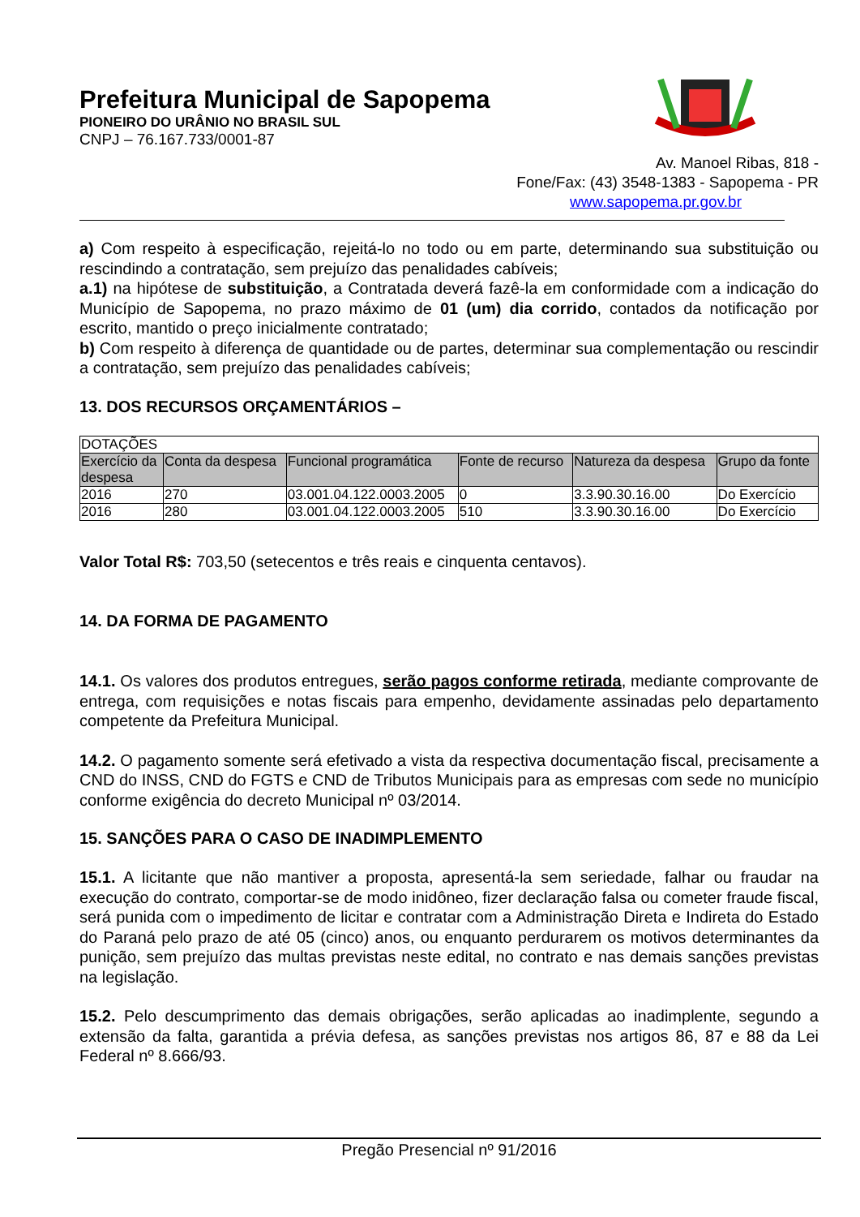Prefeitura Municipal de Sapopema
PIONEIRO DO URÂNIO NO BRASIL SUL
CNPJ – 76.167.733/0001-87
Av. Manoel Ribas, 818 -
Fone/Fax: (43) 3548-1383 - Sapopema - PR
www.sapopema.pr.gov.br
a) Com respeito à especificação, rejeitá-lo no todo ou em parte, determinando sua substituição ou rescindindo a contratação, sem prejuízo das penalidades cabíveis;
a.1) na hipótese de substituição, a Contratada deverá fazê-la em conformidade com a indicação do Município de Sapopema, no prazo máximo de 01 (um) dia corrido, contados da notificação por escrito, mantido o preço inicialmente contratado;
b) Com respeito à diferença de quantidade ou de partes, determinar sua complementação ou rescindir a contratação, sem prejuízo das penalidades cabíveis;
13. DOS RECURSOS ORÇAMENTÁRIOS –
| DOTAÇÕES | | | | | |
| Exercício da despesa | Conta da despesa | Funcional programática | Fonte de recurso | Natureza da despesa | Grupo da fonte |
| 2016 | 270 | 03.001.04.122.0003.2005 | 0 | 3.3.90.30.16.00 | Do Exercício |
| 2016 | 280 | 03.001.04.122.0003.2005 | 510 | 3.3.90.30.16.00 | Do Exercício |
Valor Total R$: 703,50 (setecentos e três reais e cinquenta centavos).
14. DA FORMA DE PAGAMENTO
14.1. Os valores dos produtos entregues, serão pagos conforme retirada, mediante comprovante de entrega, com requisições e notas fiscais para empenho, devidamente assinadas pelo departamento competente da Prefeitura Municipal.
14.2. O pagamento somente será efetivado a vista da respectiva documentação fiscal, precisamente a CND do INSS, CND do FGTS e CND de Tributos Municipais para as empresas com sede no município conforme exigência do decreto Municipal nº 03/2014.
15. SANÇÕES PARA O CASO DE INADIMPLEMENTO
15.1. A licitante que não mantiver a proposta, apresentá-la sem seriedade, falhar ou fraudar na execução do contrato, comportar-se de modo inidôneo, fizer declaração falsa ou cometer fraude fiscal, será punida com o impedimento de licitar e contratar com a Administração Direta e Indireta do Estado do Paraná pelo prazo de até 05 (cinco) anos, ou enquanto perdurarem os motivos determinantes da punição, sem prejuízo das multas previstas neste edital, no contrato e nas demais sanções previstas na legislação.
15.2. Pelo descumprimento das demais obrigações, serão aplicadas ao inadimplente, segundo a extensão da falta, garantida a prévia defesa, as sanções previstas nos artigos 86, 87 e 88 da Lei Federal nº 8.666/93.
Pregão Presencial nº 91/2016